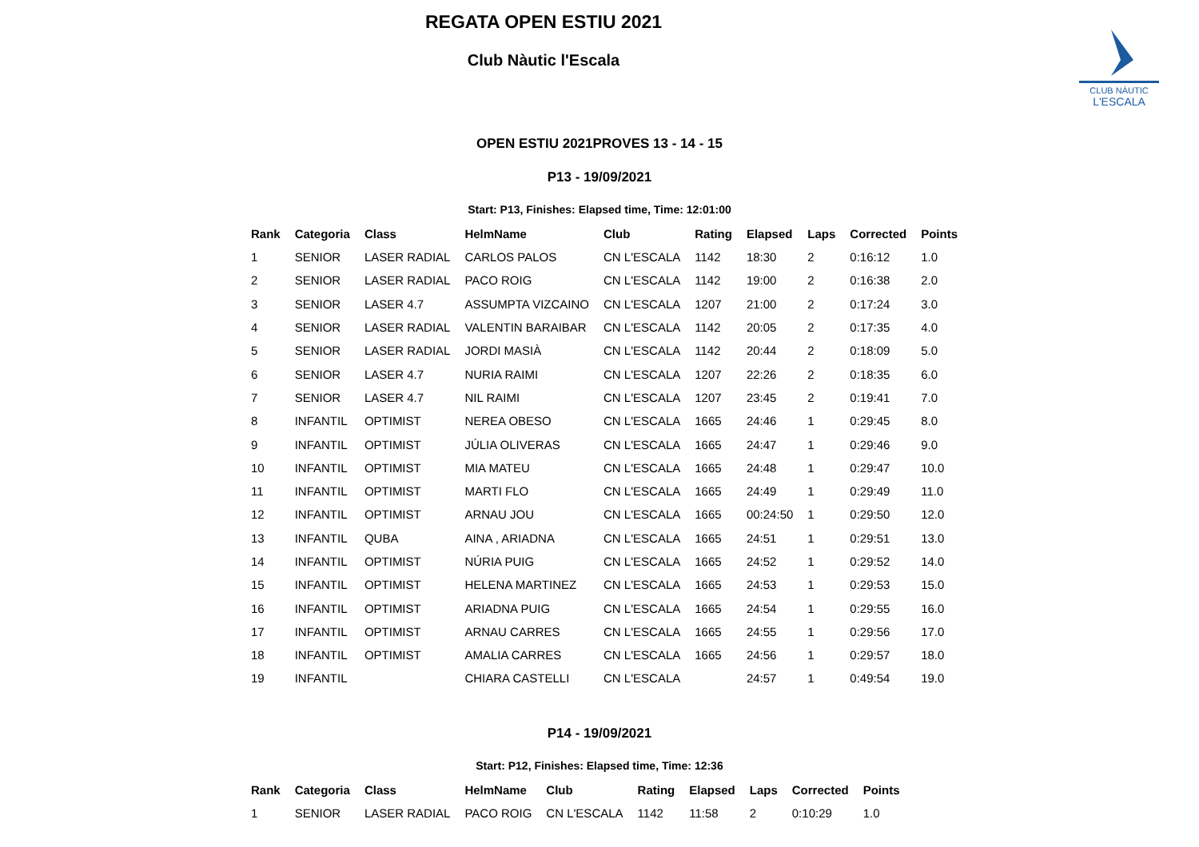REGATA OPEN ESTIU 2021
Club Nàutic l'Escala
CLUB NÀUTIC
L'ESCALA
OPEN ESTIU 2021PROVES 13 - 14 - 15
P13 - 19/09/2021
Start: P13, Finishes: Elapsed time, Time: 12:01:00
| Rank | Categoria | Class | HelmName | Club | Rating | Elapsed | Laps | Corrected | Points |
| --- | --- | --- | --- | --- | --- | --- | --- | --- | --- |
| 1 | SENIOR | LASER RADIAL | CARLOS PALOS | CN L'ESCALA | 1142 | 18:30 | 2 | 0:16:12 | 1.0 |
| 2 | SENIOR | LASER RADIAL | PACO ROIG | CN L'ESCALA | 1142 | 19:00 | 2 | 0:16:38 | 2.0 |
| 3 | SENIOR | LASER 4.7 | ASSUMPTA VIZCAINO | CN L'ESCALA | 1207 | 21:00 | 2 | 0:17:24 | 3.0 |
| 4 | SENIOR | LASER RADIAL | VALENTIN BARAIBAR | CN L'ESCALA | 1142 | 20:05 | 2 | 0:17:35 | 4.0 |
| 5 | SENIOR | LASER RADIAL | JORDI MASIÀ | CN L'ESCALA | 1142 | 20:44 | 2 | 0:18:09 | 5.0 |
| 6 | SENIOR | LASER 4.7 | NURIA RAIMI | CN L'ESCALA | 1207 | 22:26 | 2 | 0:18:35 | 6.0 |
| 7 | SENIOR | LASER 4.7 | NIL RAIMI | CN L'ESCALA | 1207 | 23:45 | 2 | 0:19:41 | 7.0 |
| 8 | INFANTIL | OPTIMIST | NEREA OBESO | CN L'ESCALA | 1665 | 24:46 | 1 | 0:29:45 | 8.0 |
| 9 | INFANTIL | OPTIMIST | JÚLIA OLIVERAS | CN L'ESCALA | 1665 | 24:47 | 1 | 0:29:46 | 9.0 |
| 10 | INFANTIL | OPTIMIST | MIA MATEU | CN L'ESCALA | 1665 | 24:48 | 1 | 0:29:47 | 10.0 |
| 11 | INFANTIL | OPTIMIST | MARTI FLO | CN L'ESCALA | 1665 | 24:49 | 1 | 0:29:49 | 11.0 |
| 12 | INFANTIL | OPTIMIST | ARNAU JOU | CN L'ESCALA | 1665 | 00:24:50 | 1 | 0:29:50 | 12.0 |
| 13 | INFANTIL | QUBA | AINA , ARIADNA | CN L'ESCALA | 1665 | 24:51 | 1 | 0:29:51 | 13.0 |
| 14 | INFANTIL | OPTIMIST | NÚRIA PUIG | CN L'ESCALA | 1665 | 24:52 | 1 | 0:29:52 | 14.0 |
| 15 | INFANTIL | OPTIMIST | HELENA MARTINEZ | CN L'ESCALA | 1665 | 24:53 | 1 | 0:29:53 | 15.0 |
| 16 | INFANTIL | OPTIMIST | ARIADNA PUIG | CN L'ESCALA | 1665 | 24:54 | 1 | 0:29:55 | 16.0 |
| 17 | INFANTIL | OPTIMIST | ARNAU CARRES | CN L'ESCALA | 1665 | 24:55 | 1 | 0:29:56 | 17.0 |
| 18 | INFANTIL | OPTIMIST | AMALIA CARRES | CN L'ESCALA | 1665 | 24:56 | 1 | 0:29:57 | 18.0 |
| 19 | INFANTIL | | CHIARA CASTELLI | CN L'ESCALA | | 24:57 | 1 | 0:49:54 | 19.0 |
P14 - 19/09/2021
Start: P12, Finishes: Elapsed time, Time: 12:36
| Rank | Categoria | Class | HelmName | Club | Rating | Elapsed | Laps | Corrected | Points |
| --- | --- | --- | --- | --- | --- | --- | --- | --- | --- |
| 1 | SENIOR | LASER RADIAL | PACO ROIG | CN L'ESCALA | 1142 | 11:58 | 2 | 0:10:29 | 1.0 |